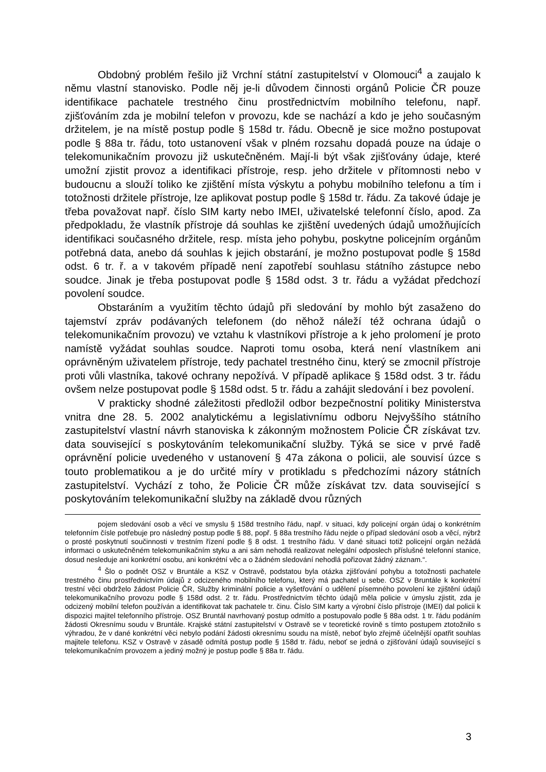Obdobný problém řešilo již Vrchní státní zastupitelství v Olomouci<sup>4</sup> a zaujalo k němu vlastní stanovisko. Podle něj je-li důvodem činnosti orgánů Policie ČR pouze identifikace pachatele trestného činu prostřednictvím mobilního telefonu, např. zjišťováním zda je mobilní telefon v provozu, kde se nachází a kdo je jeho současným držitelem, je na místě postup podle § 158d tr. řádu. Obecně je sice možno postupovat podle § 88a tr. řádu, toto ustanovení však v plném rozsahu dopadá pouze na údaje o telekomunikačním provozu již uskutečněném. Mají-li být však zjišťovány údaje, které umožní zjistit provoz a identifikaci přístroje, resp. jeho držitele v přítomnosti nebo v budoucnu a slouží toliko ke zjištění místa výskytu a pohybu mobilního telefonu a tím i totožnosti držitele přístroje, lze aplikovat postup podle § 158d tr. řádu. Za takové údaje je třeba považovat např. číslo SIM karty nebo IMEI, uživatelské telefonní číslo, apod. Za předpokladu, že vlastník přístroje dá souhlas ke zjištění uvedených údajů umožňujících identifikaci současného držitele, resp. místa jeho pohybu, poskytne policejním orgánům potřebná data, anebo dá souhlas k jejich obstarání, je možno postupovat podle § 158d odst. 6 tr. ř. a v takovém případě není zapotřebí souhlasu státního zástupce nebo soudce. Jinak je třeba postupovat podle § 158d odst. 3 tr. řádu a vyžádat předchozí povolení soudce.
Obstaráním a využitím těchto údajů při sledování by mohlo být zasaženo do tajemství zpráv podávaných telefonem (do něhož náleží též ochrana údajů o telekomunikačním provozu) ve vztahu k vlastníkovi přístroje a k jeho prolomení je proto namístě vyžádat souhlas soudce. Naproti tomu osoba, která není vlastníkem ani oprávněným uživatelem přístroje, tedy pachatel trestného činu, který se zmocnil přístroje proti vůli vlastníka, takové ochrany nepožívá. V případě aplikace § 158d odst. 3 tr. řádu ovšem nelze postupovat podle § 158d odst. 5 tr. řádu a zahájit sledování i bez povolení.
V prakticky shodné záležitosti předložil odbor bezpečnostní politiky Ministerstva vnitra dne 28. 5. 2002 analytickému a legislativnímu odboru Nejvyššího státního zastupitelství vlastní návrh stanoviska k zákonným možnostem Policie ČR získávat tzv. data související s poskytováním telekomunikační služby. Týká se sice v prvé řadě oprávnění policie uvedeného v ustanovení § 47a zákona o policii, ale souvisí úzce s touto problematikou a je do určité míry v protikladu s předchozími názory státních zastupitelství. Vychází z toho, že Policie ČR může získávat tzv. data související s poskytováním telekomunikační služby na základě dvou různých
pojem sledování osob a věcí ve smyslu § 158d trestního řádu, např. v situaci, kdy policejní orgán údaj o konkrétním telefonním čísle potřebuje pro následný postup podle § 88, popř. § 88a trestního řádu nejde o případ sledování osob a věcí, nýbrž o prosté poskytnutí součinnosti v trestním řízení podle § 8 odst. 1 trestního řádu. V dané situaci totiž policejní orgán nežádá informaci o uskutečněném telekomunikačním styku a ani sám nehodlá realizovat nelegální odposlech příslušné telefonní stanice, dosud nesleduje ani konkrétní osobu, ani konkrétní věc a o žádném sledování nehodlá pořizovat žádný záznam.“.
<sup>4</sup> Šlo o podnět OSZ v Bruntále a KSZ v Ostravě, podstatou byla otázka zjišťování pohybu a totožnosti pachatele trestného činu prostřednictvím údajů z odcizeného mobilního telefonu, který má pachatel u sebe. OSZ v Bruntále k konkrétní trestní věci obdrželo žádost Policie ČR, Služby kriminální policie a vyšetřování o udělení písemného povolení ke zjištění údajů telekomunikačního provozu podle § 158d odst. 2 tr. řádu. Prostřednictvím těchto údajů měla policie v úmyslu zjistit, zda je odcizený mobilní telefon používán a identifikovat tak pachatele tr. činu. Číslo SIM karty a výrobní číslo přístroje (IMEI) dal policii k dispozici majitel telefonního přístroje. OSZ Bruntál navrhovaný postup odmítlo a postupovalo podle § 88a odst. 1 tr. řádu podáním žádosti Okresnímu soudu v Bruntále. Krajské státní zastupitelství v Ostravě se v teoretické rovině s tímto postupem ztotožnilo s výhradou, že v dané konkrétní věci nebylo podání žádosti okresnímu soudu na místě, neboť bylo zřejmě účelnější opatřit souhlas majitele telefonu. KSZ v Ostravě v zásadě odmítá postup podle § 158d tr. řádu, neboť se jedná o zjišťování údajů související s telekomunikačním provozem a jediný možný je postup podle § 88a tr. řádu.
3